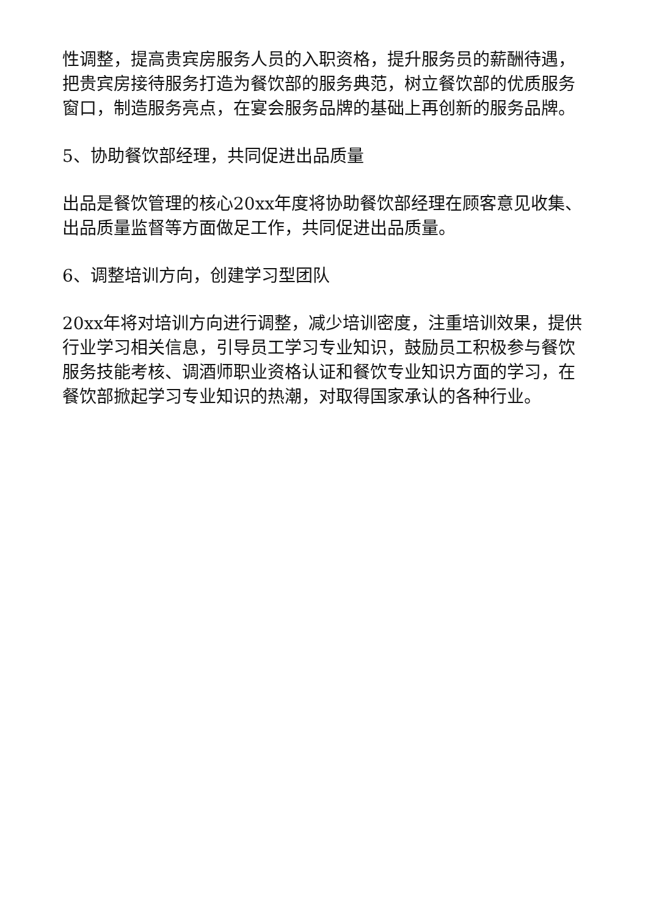性调整，提高贵宾房服务人员的入职资格，提升服务员的薪酬待遇，把贵宾房接待服务打造为餐饮部的服务典范，树立餐饮部的优质服务窗口，制造服务亮点，在宴会服务品牌的基础上再创新的服务品牌。
5、协助餐饮部经理，共同促进出品质量
出品是餐饮管理的核心20xx年度将协助餐饮部经理在顾客意见收集、出品质量监督等方面做足工作，共同促进出品质量。
6、调整培训方向，创建学习型团队
20xx年将对培训方向进行调整，减少培训密度，注重培训效果，提供行业学习相关信息，引导员工学习专业知识，鼓励员工积极参与餐饮服务技能考核、调酒师职业资格认证和餐饮专业知识方面的学习，在餐饮部掀起学习专业知识的热潮，对取得国家承认的各种行业。